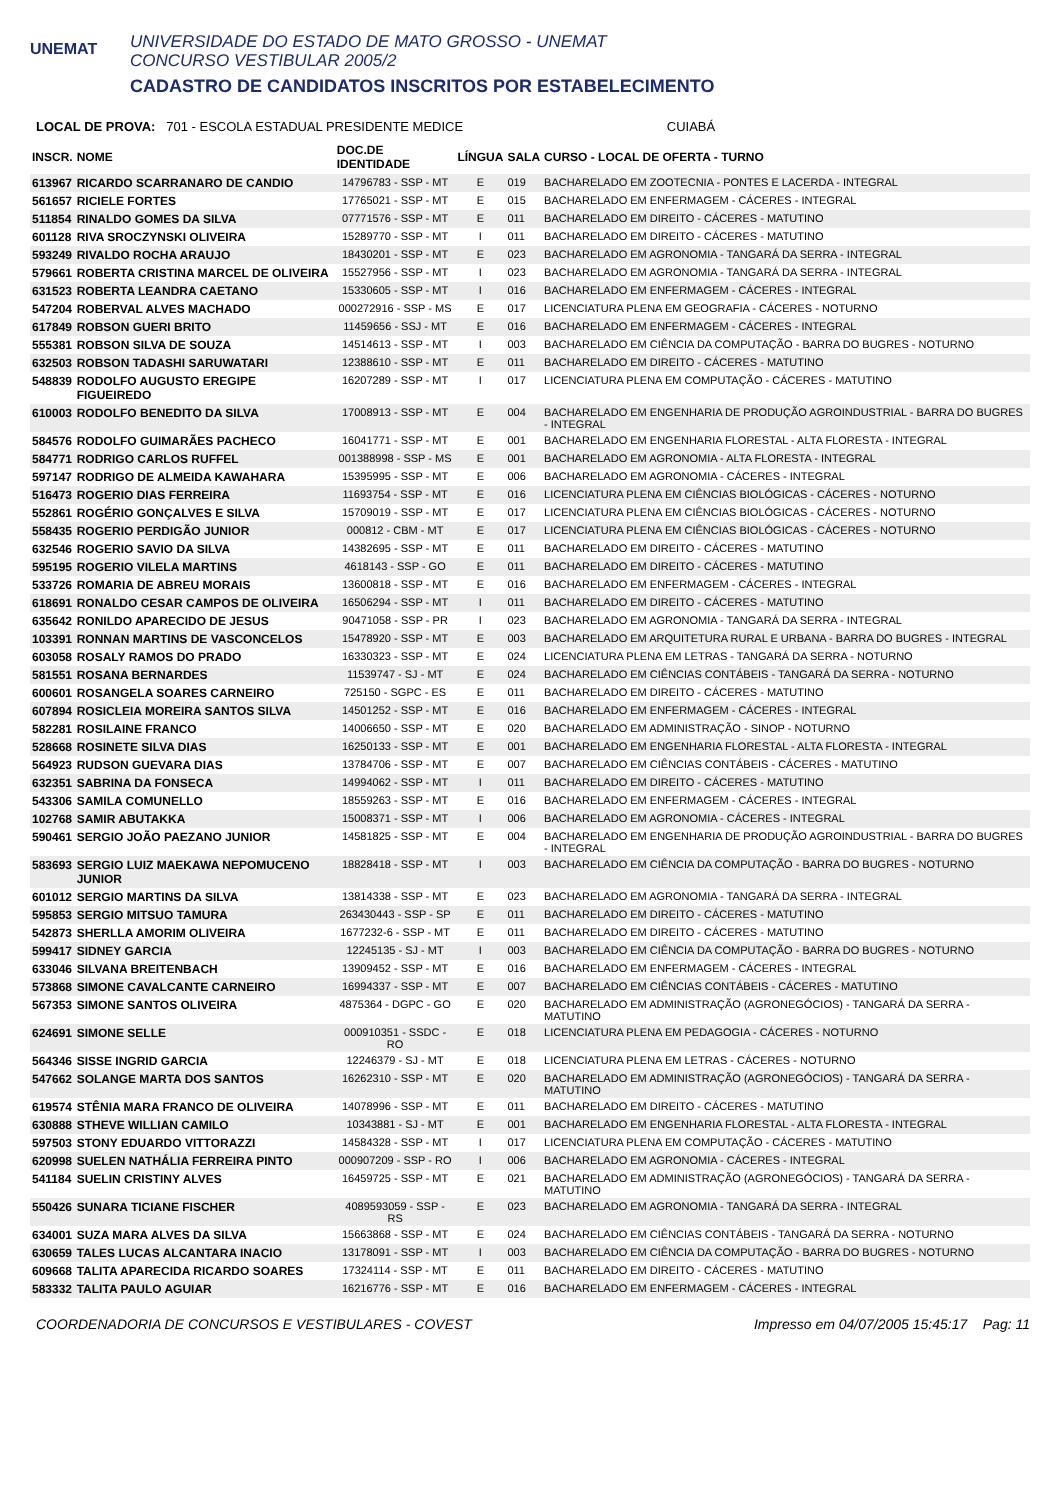UNEMAT
UNIVERSIDADE DO ESTADO DE MATO GROSSO - UNEMAT
CONCURSO VESTIBULAR 2005/2
CADASTRO DE CANDIDATOS INSCRITOS POR ESTABELECIMENTO
LOCAL DE PROVA: 701 - ESCOLA ESTADUAL PRESIDENTE MEDICE CUIABÁ
| INSCR. | NOME | DOC.DE IDENTIDADE | LÍNGUA | SALA | CURSO - LOCAL DE OFERTA - TURNO |
| --- | --- | --- | --- | --- | --- |
| 613967 | RICARDO SCARRANARO DE CANDIO | 14796783 - SSP - MT | E | 019 | BACHARELADO EM ZOOTECNIA - PONTES E LACERDA - INTEGRAL |
| 561657 | RICIELE FORTES | 17765021 - SSP - MT | E | 015 | BACHARELADO EM ENFERMAGEM - CÁCERES - INTEGRAL |
| 511854 | RINALDO GOMES DA SILVA | 07771576 - SSP - MT | E | 011 | BACHARELADO EM DIREITO - CÁCERES - MATUTINO |
| 601128 | RIVA SROCZYNSKI OLIVEIRA | 15289770 - SSP - MT | I | 011 | BACHARELADO EM DIREITO - CÁCERES - MATUTINO |
| 593249 | RIVALDO ROCHA ARAUJO | 18430201 - SSP - MT | E | 023 | BACHARELADO EM AGRONOMIA - TANGARÁ DA SERRA - INTEGRAL |
| 579661 | ROBERTA CRISTINA MARCEL DE OLIVEIRA | 15527956 - SSP - MT | I | 023 | BACHARELADO EM AGRONOMIA - TANGARÁ DA SERRA - INTEGRAL |
| 631523 | ROBERTA LEANDRA CAETANO | 15330605 - SSP - MT | I | 016 | BACHARELADO EM ENFERMAGEM - CÁCERES - INTEGRAL |
| 547204 | ROBERVAL ALVES MACHADO | 000272916 - SSP - MS | E | 017 | LICENCIATURA PLENA EM GEOGRAFIA - CÁCERES - NOTURNO |
| 617849 | ROBSON GUERI BRITO | 11459656 - SSJ - MT | E | 016 | BACHARELADO EM ENFERMAGEM - CÁCERES - INTEGRAL |
| 555381 | ROBSON SILVA DE SOUZA | 14514613 - SSP - MT | I | 003 | BACHARELADO EM CIÊNCIA DA COMPUTAÇÃO - BARRA DO BUGRES - NOTURNO |
| 632503 | ROBSON TADASHI SARUWATARI | 12388610 - SSP - MT | E | 011 | BACHARELADO EM DIREITO - CÁCERES - MATUTINO |
| 548839 | RODOLFO AUGUSTO EREGIPE FIGUEIREDO | 16207289 - SSP - MT | I | 017 | LICENCIATURA PLENA EM COMPUTAÇÃO - CÁCERES - MATUTINO |
| 610003 | RODOLFO BENEDITO DA SILVA | 17008913 - SSP - MT | E | 004 | BACHARELADO EM ENGENHARIA DE PRODUÇÃO AGROINDUSTRIAL - BARRA DO BUGRES - INTEGRAL |
| 584576 | RODOLFO GUIMARÃES PACHECO | 16041771 - SSP - MT | E | 001 | BACHARELADO EM ENGENHARIA FLORESTAL - ALTA FLORESTA - INTEGRAL |
| 584771 | RODRIGO CARLOS RUFFEL | 001388998 - SSP - MS | E | 001 | BACHARELADO EM AGRONOMIA - ALTA FLORESTA - INTEGRAL |
| 597147 | RODRIGO DE ALMEIDA KAWAHARA | 15395995 - SSP - MT | E | 006 | BACHARELADO EM AGRONOMIA - CÁCERES - INTEGRAL |
| 516473 | ROGERIO DIAS FERREIRA | 11693754 - SSP - MT | E | 016 | LICENCIATURA PLENA EM CIÊNCIAS BIOLÓGICAS - CÁCERES - NOTURNO |
| 552861 | ROGÉRIO GONÇALVES E SILVA | 15709019 - SSP - MT | E | 017 | LICENCIATURA PLENA EM CIÊNCIAS BIOLÓGICAS - CÁCERES - NOTURNO |
| 558435 | ROGERIO PERDIGÃO JUNIOR | 000812 - CBM - MT | E | 017 | LICENCIATURA PLENA EM CIÊNCIAS BIOLÓGICAS - CÁCERES - NOTURNO |
| 632546 | ROGERIO SAVIO DA SILVA | 14382695 - SSP - MT | E | 011 | BACHARELADO EM DIREITO - CÁCERES - MATUTINO |
| 595195 | ROGERIO VILELA MARTINS | 4618143 - SSP - GO | E | 011 | BACHARELADO EM DIREITO - CÁCERES - MATUTINO |
| 533726 | ROMARIA DE ABREU MORAIS | 13600818 - SSP - MT | E | 016 | BACHARELADO EM ENFERMAGEM - CÁCERES - INTEGRAL |
| 618691 | RONALDO CESAR CAMPOS DE OLIVEIRA | 16506294 - SSP - MT | I | 011 | BACHARELADO EM DIREITO - CÁCERES - MATUTINO |
| 635642 | RONILDO APARECIDO DE JESUS | 90471058 - SSP - PR | I | 023 | BACHARELADO EM AGRONOMIA - TANGARÁ DA SERRA - INTEGRAL |
| 103391 | RONNAN MARTINS DE VASCONCELOS | 15478920 - SSP - MT | E | 003 | BACHARELADO EM ARQUITETURA RURAL E URBANA - BARRA DO BUGRES - INTEGRAL |
| 603058 | ROSALY RAMOS DO PRADO | 16330323 - SSP - MT | E | 024 | LICENCIATURA PLENA EM LETRAS - TANGARÁ DA SERRA - NOTURNO |
| 581551 | ROSANA BERNARDES | 11539747 - SJ - MT | E | 024 | BACHARELADO EM CIÊNCIAS CONTÁBEIS - TANGARÁ DA SERRA - NOTURNO |
| 600601 | ROSANGELA SOARES CARNEIRO | 725150 - SGPC - ES | E | 011 | BACHARELADO EM DIREITO - CÁCERES - MATUTINO |
| 607894 | ROSICLEIA MOREIRA SANTOS SILVA | 14501252 - SSP - MT | E | 016 | BACHARELADO EM ENFERMAGEM - CÁCERES - INTEGRAL |
| 582281 | ROSILAINE FRANCO | 14006650 - SSP - MT | E | 020 | BACHARELADO EM ADMINISTRAÇÃO - SINOP - NOTURNO |
| 528668 | ROSINETE SILVA DIAS | 16250133 - SSP - MT | E | 001 | BACHARELADO EM ENGENHARIA FLORESTAL - ALTA FLORESTA - INTEGRAL |
| 564923 | RUDSON GUEVARA DIAS | 13784706 - SSP - MT | E | 007 | BACHARELADO EM CIÊNCIAS CONTÁBEIS - CÁCERES - MATUTINO |
| 632351 | SABRINA DA FONSECA | 14994062 - SSP - MT | I | 011 | BACHARELADO EM DIREITO - CÁCERES - MATUTINO |
| 543306 | SAMILA COMUNELLO | 18559263 - SSP - MT | E | 016 | BACHARELADO EM ENFERMAGEM - CÁCERES - INTEGRAL |
| 102768 | SAMIR ABUTAKKA | 15008371 - SSP - MT | I | 006 | BACHARELADO EM AGRONOMIA - CÁCERES - INTEGRAL |
| 590461 | SERGIO JOÃO PAEZANO JUNIOR | 14581825 - SSP - MT | E | 004 | BACHARELADO EM ENGENHARIA DE PRODUÇÃO AGROINDUSTRIAL - BARRA DO BUGRES - INTEGRAL |
| 583693 | SERGIO LUIZ MAEKAWA NEPOMUCENO JUNIOR | 18828418 - SSP - MT | I | 003 | BACHARELADO EM CIÊNCIA DA COMPUTAÇÃO - BARRA DO BUGRES - NOTURNO |
| 601012 | SERGIO MARTINS DA SILVA | 13814338 - SSP - MT | E | 023 | BACHARELADO EM AGRONOMIA - TANGARÁ DA SERRA - INTEGRAL |
| 595853 | SERGIO MITSUO TAMURA | 263430443 - SSP - SP | E | 011 | BACHARELADO EM DIREITO - CÁCERES - MATUTINO |
| 542873 | SHERLLA AMORIM OLIVEIRA | 1677232-6 - SSP - MT | E | 011 | BACHARELADO EM DIREITO - CÁCERES - MATUTINO |
| 599417 | SIDNEY GARCIA | 12245135 - SJ - MT | I | 003 | BACHARELADO EM CIÊNCIA DA COMPUTAÇÃO - BARRA DO BUGRES - NOTURNO |
| 633046 | SILVANA BREITENBACH | 13909452 - SSP - MT | E | 016 | BACHARELADO EM ENFERMAGEM - CÁCERES - INTEGRAL |
| 573868 | SIMONE CAVALCANTE CARNEIRO | 16994337 - SSP - MT | E | 007 | BACHARELADO EM CIÊNCIAS CONTÁBEIS - CÁCERES - MATUTINO |
| 567353 | SIMONE SANTOS OLIVEIRA | 4875364 - DGPC - GO | E | 020 | BACHARELADO EM ADMINISTRAÇÃO (AGRONEGÓCIOS) - TANGARÁ DA SERRA - MATUTINO |
| 624691 | SIMONE SELLE | 000910351 - SSDC - RO | E | 018 | LICENCIATURA PLENA EM PEDAGOGIA - CÁCERES - NOTURNO |
| 564346 | SISSE INGRID GARCIA | 12246379 - SJ - MT | E | 018 | LICENCIATURA PLENA EM LETRAS - CÁCERES - NOTURNO |
| 547662 | SOLANGE MARTA DOS SANTOS | 16262310 - SSP - MT | E | 020 | BACHARELADO EM ADMINISTRAÇÃO (AGRONEGÓCIOS) - TANGARÁ DA SERRA - MATUTINO |
| 619574 | STÊNIA MARA FRANCO DE OLIVEIRA | 14078996 - SSP - MT | E | 011 | BACHARELADO EM DIREITO - CÁCERES - MATUTINO |
| 630888 | STHEVE WILLIAN CAMILO | 10343881 - SJ - MT | E | 001 | BACHARELADO EM ENGENHARIA FLORESTAL - ALTA FLORESTA - INTEGRAL |
| 597503 | STONY EDUARDO VITTORAZZI | 14584328 - SSP - MT | I | 017 | LICENCIATURA PLENA EM COMPUTAÇÃO - CÁCERES - MATUTINO |
| 620998 | SUELEN NATHÁLIA FERREIRA PINTO | 000907209 - SSP - RO | I | 006 | BACHARELADO EM AGRONOMIA - CÁCERES - INTEGRAL |
| 541184 | SUELIN CRISTINY ALVES | 16459725 - SSP - MT | E | 021 | BACHARELADO EM ADMINISTRAÇÃO (AGRONEGÓCIOS) - TANGARÁ DA SERRA - MATUTINO |
| 550426 | SUNARA TICIANE FISCHER | 4089593059 - SSP - RS | E | 023 | BACHARELADO EM AGRONOMIA - TANGARÁ DA SERRA - INTEGRAL |
| 634001 | SUZA MARA ALVES DA SILVA | 15663868 - SSP - MT | E | 024 | BACHARELADO EM CIÊNCIAS CONTÁBEIS - TANGARÁ DA SERRA - NOTURNO |
| 630659 | TALES LUCAS ALCANTARA INACIO | 13178091 - SSP - MT | I | 003 | BACHARELADO EM CIÊNCIA DA COMPUTAÇÃO - BARRA DO BUGRES - NOTURNO |
| 609668 | TALITA APARECIDA RICARDO SOARES | 17324114 - SSP - MT | E | 011 | BACHARELADO EM DIREITO - CÁCERES - MATUTINO |
| 583332 | TALITA PAULO AGUIAR | 16216776 - SSP - MT | E | 016 | BACHARELADO EM ENFERMAGEM - CÁCERES - INTEGRAL |
COORDENADORIA DE CONCURSOS E VESTIBULARES - COVEST Impresso em 04/07/2005 15:45:17 Pag: 11